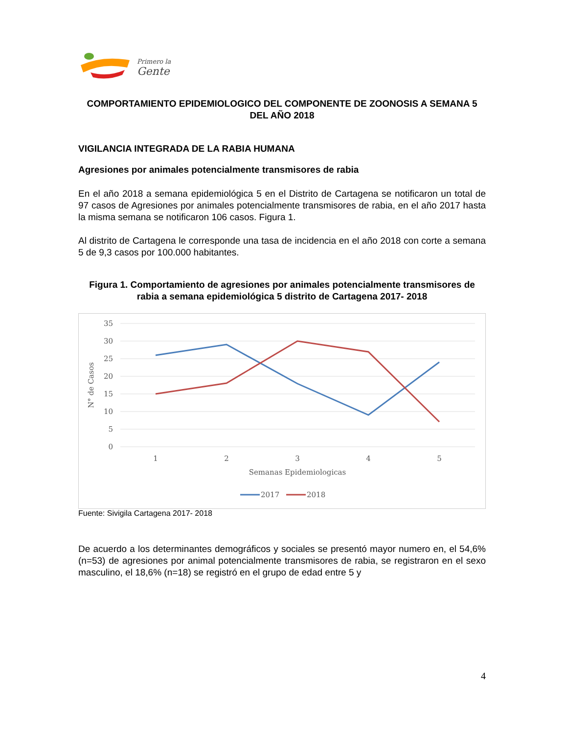Primero la
Gente
COMPORTAMIENTO EPIDEMIOLOGICO DEL COMPONENTE DE ZOONOSIS A SEMANA 5 DEL AÑO 2018
VIGILANCIA INTEGRADA DE LA RABIA HUMANA
Agresiones por animales potencialmente transmisores de rabia
En el año 2018 a semana epidemiológica 5 en el Distrito de Cartagena se notificaron un total de 97 casos de Agresiones por animales potencialmente transmisores de rabia, en el año 2017 hasta la misma semana se notificaron 106 casos. Figura 1.
Al distrito de Cartagena le corresponde una tasa de incidencia en el año 2018 con corte a semana 5 de 9,3 casos por 100.000 habitantes.
Figura 1. Comportamiento de agresiones por animales potencialmente transmisores de rabia a semana epidemiológica 5 distrito de Cartagena 2017- 2018
35
30
25
20
15
10
5
0
N° de Casos
1
2
3
4
5
Semanas Epidemiologicas
2017
2018
Fuente: Sivigila Cartagena 2017- 2018
De acuerdo a los determinantes demográficos y sociales se presentó mayor numero en, el 54,6% (n=53) de agresiones por animal potencialmente transmisores de rabia, se registraron en el sexo masculino, el 18,6% (n=18) se registró en el grupo de edad entre 5 y
4